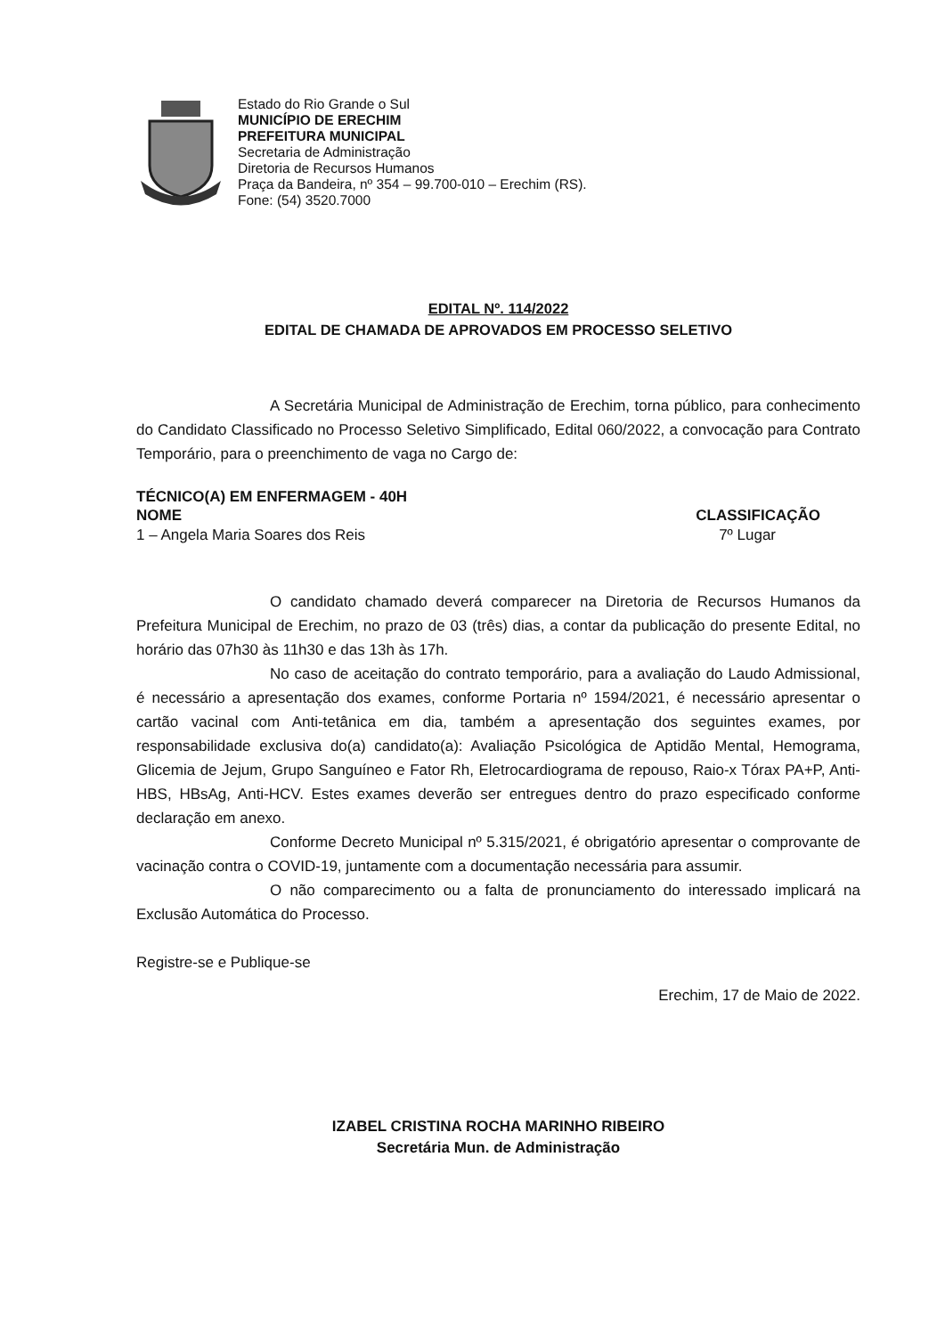Estado do Rio Grande o Sul
MUNICÍPIO DE ERECHIM
PREFEITURA MUNICIPAL
Secretaria de Administração
Diretoria de Recursos Humanos
Praça da Bandeira, nº 354 – 99.700-010 – Erechim (RS).
Fone: (54) 3520.7000
EDITAL Nº. 114/2022
EDITAL DE CHAMADA DE APROVADOS EM PROCESSO SELETIVO
A Secretária Municipal de Administração de Erechim, torna público, para conhecimento do Candidato Classificado no Processo Seletivo Simplificado, Edital 060/2022, a convocação para Contrato Temporário, para o preenchimento de vaga no Cargo de:
TÉCNICO(A) EM ENFERMAGEM - 40H
NOME CLASSIFICAÇÃO
1 – Angela Maria Soares dos Reis 7º Lugar
O candidato chamado deverá comparecer na Diretoria de Recursos Humanos da Prefeitura Municipal de Erechim, no prazo de 03 (três) dias, a contar da publicação do presente Edital, no horário das 07h30 às 11h30 e das 13h às 17h.
No caso de aceitação do contrato temporário, para a avaliação do Laudo Admissional, é necessário a apresentação dos exames, conforme Portaria nº 1594/2021, é necessário apresentar o cartão vacinal com Anti-tetânica em dia, também a apresentação dos seguintes exames, por responsabilidade exclusiva do(a) candidato(a): Avaliação Psicológica de Aptidão Mental, Hemograma, Glicemia de Jejum, Grupo Sanguíneo e Fator Rh, Eletrocardiograma de repouso, Raio-x Tórax PA+P, Anti-HBS, HBsAg, Anti-HCV. Estes exames deverão ser entregues dentro do prazo especificado conforme declaração em anexo.
Conforme Decreto Municipal nº 5.315/2021, é obrigatório apresentar o comprovante de vacinação contra o COVID-19, juntamente com a documentação necessária para assumir.
O não comparecimento ou a falta de pronunciamento do interessado implicará na Exclusão Automática do Processo.
Registre-se e Publique-se
Erechim, 17 de Maio de 2022.
IZABEL CRISTINA ROCHA MARINHO RIBEIRO
Secretária Mun. de Administração